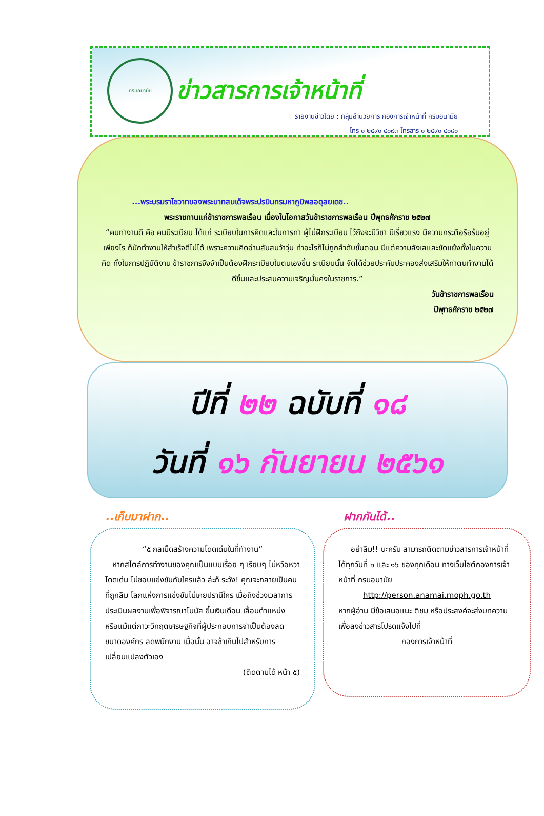กรมอนามัย
ข่าวสารการเจ้าหน้าที่
รายงานข่าวโดย : กลุ่มอำนวยการ กองการเจ้าหน้าที่ กรมอนามัย
โทร ๐ ๒๕๙๐ ๔๐๙๓ โทรสาร ๐ ๒๕๙๐ ๔๐๘๐
...พระบรมราโชวาทของพระบาทสมเด็จพระปรมินทรมหาภูมิพลอดุลยเดช..
พระราชทานแก่ข้าราชการพลเรือน เนื่องในโอกาสวันข้าราชการพลเรือน ปีพุทธศักราช ๒๕๒๗
“คนทำงานดี คือ คนมีระเบียบ ได้แก่ ระเบียบในการคิดและในการทำ ผู้ไม่ฝึกระเบียบ ไว้ถึงจะมีวิชา มีเรี่ยวแรง มีความกระตือรือร้นอยู่เพียงไร ก็มักทำงานให้สำเร็จดีไม่ได้ เพราะความคิดอ่านสับสนว้าวุ่น ทำอะไรก็ไม่ถูกลำดับขั้นตอน มีแต่ความลังเลและขัดแย้งทั้งในความคิด ทั้งในการปฏิบัติงาน ข้าราชการจึงจำเป็นต้องฝึกระเบียบในตนเองขึ้น ระเบียบนั้น จัดได้ช่วยประคับประคองส่งเสริมให้ทำตนทำงานได้ดีขึ้นและประสบความเจริญมั่นคงในราชการ.”
วันข้าราชการพลเรือน
ปีพุทธศักราช ๒๕๒๗
ปีที่ ๒๒ ฉบับที่ ๑๘
วันที่ ๑๖ กันยายน ๒๕๖๑
..เก็บมาฝาก..
“๕ กลเม็ดสร้างความโดดเด่นในที่ทำงาน”
หากสไตล์การทำงานของคุณเป็นแบบเรื่อย ๆ เรียบๆ ไม่หวือหวา โดดเด่น ไม่ชอบแข่งขันกับใครแล้ว ล่ะก็ ระวัง! คุณจะกลายเป็นคนที่ถูกลืม โลกแห่งการแข่งขันไม่เคยปรานีใคร เมื่อถึงช่วงเวลาการประเมินผลงานเพื่อพิจารณาโบนัส ขึ้นเงินเดือน เลื่อนตำแหน่ง หรือแม้แต่ภาวะวิกฤตเศรษฐกิจที่ผู้ประกอบการจำเป็นต้องลดขนาดองค์กร ลดพนักงาน เมื่อนั้น อาจช้าเกินไปสำหรับการเปลี่ยนแปลงตัวเอง
(ติดตามได้ หน้า ๕)
ฝากกันได้..
อย่าลืม!! นะครับ สามารถติดตามข่าวสารการเจ้าหน้าที่ ได้ทุกวันที่ ๑ และ ๑๖ ของทุกเดือน ทางเว็บไซต์กองการเจ้าหน้าที่ กรมอนามัย
http://person.anamai.moph.go.th
หากผู้อ่าน มีข้อเสนอแนะ ติชม หรือประสงค์จะส่งบทความ เพื่อลงข่าวสารโปรดแจ้งไปที่
กองการเจ้าหน้าที่